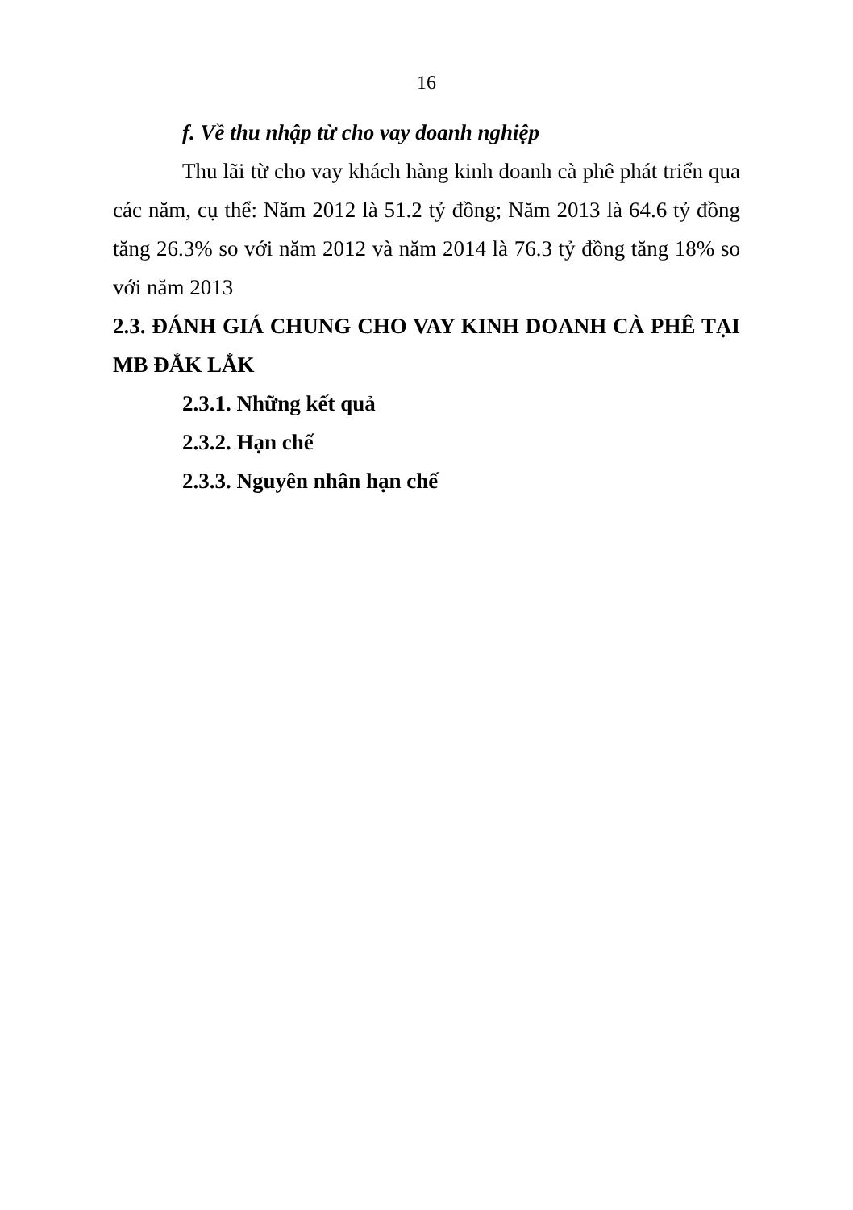16
f. Về thu nhập từ cho vay doanh nghiệp
Thu lãi từ cho vay khách hàng kinh doanh cà phê phát triển qua các năm, cụ thể: Năm 2012 là 51.2 tỷ đồng; Năm 2013 là 64.6 tỷ đồng tăng 26.3% so với năm 2012 và năm 2014 là 76.3 tỷ đồng tăng 18% so với năm 2013
2.3. ĐÁNH GIÁ CHUNG CHO VAY KINH DOANH CÀ PHÊ TẠI MB ĐẮK LẮK
2.3.1. Những kết quả
2.3.2. Hạn chế
2.3.3. Nguyên nhân hạn chế